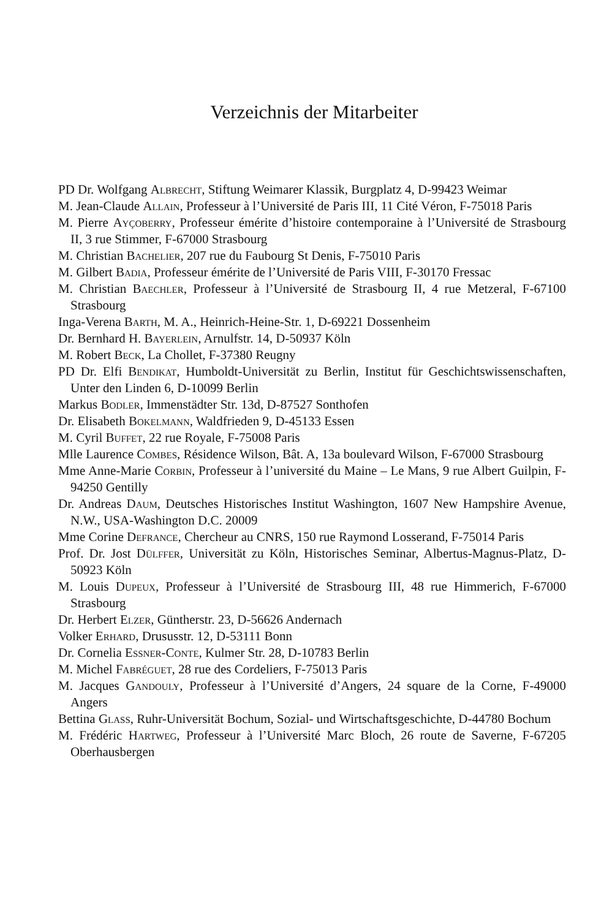Verzeichnis der Mitarbeiter
PD Dr. Wolfgang Albrecht, Stiftung Weimarer Klassik, Burgplatz 4, D-99423 Weimar
M. Jean-Claude Allain, Professeur à l’Université de Paris III, 11 Cité Véron, F-75018 Paris
M. Pierre Ayçoberry, Professeur émérite d’histoire contemporaine à l’Université de Strasbourg II, 3 rue Stimmer, F-67000 Strasbourg
M. Christian Bachelier, 207 rue du Faubourg St Denis, F-75010 Paris
M. Gilbert Badia, Professeur émérite de l’Université de Paris VIII, F-30170 Fressac
M. Christian Baechler, Professeur à l’Université de Strasbourg II, 4 rue Metzeral, F-67100 Strasbourg
Inga-Verena Barth, M. A., Heinrich-Heine-Str. 1, D-69221 Dossenheim
Dr. Bernhard H. Bayerlein, Arnulfstr. 14, D-50937 Köln
M. Robert Beck, La Chollet, F-37380 Reugny
PD Dr. Elfi Bendikat, Humboldt-Universität zu Berlin, Institut für Geschichtswissenschaften, Unter den Linden 6, D-10099 Berlin
Markus Bodler, Immenstädter Str. 13d, D-87527 Sonthofen
Dr. Elisabeth Bokelmann, Waldfrieden 9, D-45133 Essen
M. Cyril Buffet, 22 rue Royale, F-75008 Paris
Mlle Laurence Combes, Résidence Wilson, Bât. A, 13a boulevard Wilson, F-67000 Strasbourg
Mme Anne-Marie Corbin, Professeur à l’université du Maine – Le Mans, 9 rue Albert Guilpin, F-94250 Gentilly
Dr. Andreas Daum, Deutsches Historisches Institut Washington, 1607 New Hampshire Avenue, N.W., USA-Washington D.C. 20009
Mme Corine Defrance, Chercheur au CNRS, 150 rue Raymond Losserand, F-75014 Paris
Prof. Dr. Jost Dülffer, Universität zu Köln, Historisches Seminar, Albertus-Magnus-Platz, D-50923 Köln
M. Louis Dupeux, Professeur à l’Université de Strasbourg III, 48 rue Himmerich, F-67000 Strasbourg
Dr. Herbert Elzer, Güntherstr. 23, D-56626 Andernach
Volker Erhard, Drususstr. 12, D-53111 Bonn
Dr. Cornelia Essner-Conte, Kulmer Str. 28, D-10783 Berlin
M. Michel Fabréguet, 28 rue des Cordeliers, F-75013 Paris
M. Jacques Gandouly, Professeur à l’Université d’Angers, 24 square de la Corne, F-49000 Angers
Bettina Glass, Ruhr-Universität Bochum, Sozial- und Wirtschaftsgeschichte, D-44780 Bochum
M. Frédéric Hartweg, Professeur à l’Université Marc Bloch, 26 route de Saverne, F-67205 Oberhausbergen